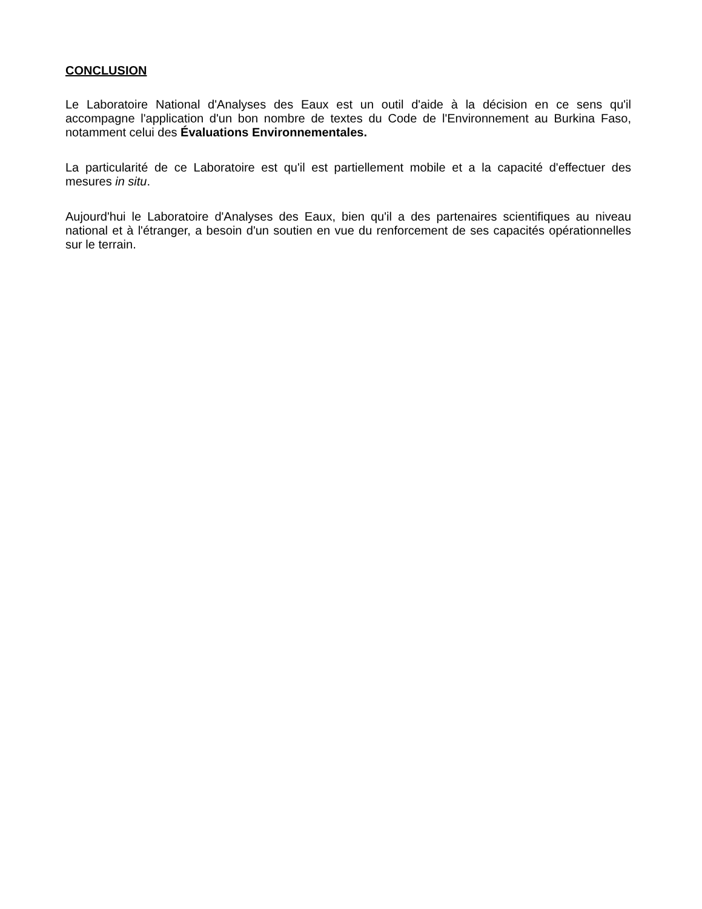CONCLUSION
Le Laboratoire National d'Analyses des Eaux est un outil d'aide à la décision en ce sens qu'il accompagne l'application d'un bon nombre de textes du Code de l'Environnement au Burkina Faso, notamment celui des Évaluations Environnementales.
La particularité de ce Laboratoire est qu'il est partiellement mobile et a la capacité d'effectuer des mesures in situ.
Aujourd'hui le Laboratoire d'Analyses des Eaux, bien qu'il a des partenaires scientifiques au niveau national et à l'étranger, a besoin d'un soutien en vue du renforcement de ses capacités opérationnelles sur le terrain.